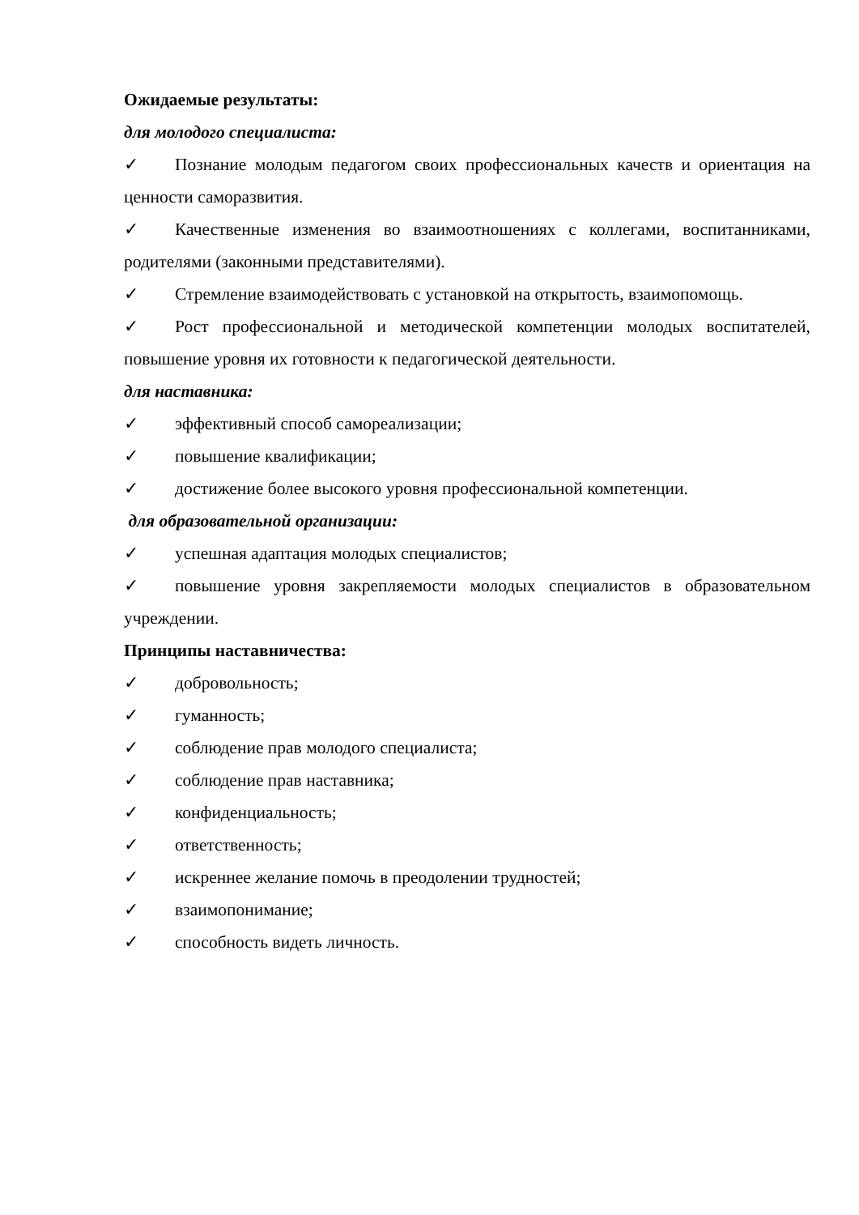Ожидаемые результаты:
для молодого специалиста:
✓ Познание молодым педагогом своих профессиональных качеств и ориентация на ценности саморазвития.
✓ Качественные изменения во взаимоотношениях с коллегами, воспитанниками, родителями (законными представителями).
✓ Стремление взаимодействовать с установкой на открытость, взаимопомощь.
✓ Рост профессиональной и методической компетенции молодых воспитателей, повышение уровня их готовности к педагогической деятельности.
для наставника:
✓ эффективный способ самореализации;
✓ повышение квалификации;
✓ достижение более высокого уровня профессиональной компетенции.
для образовательной организации:
✓ успешная адаптация молодых специалистов;
✓ повышение уровня закрепляемости молодых специалистов в образовательном учреждении.
Принципы наставничества:
✓ добровольность;
✓ гуманность;
✓ соблюдение прав молодого специалиста;
✓ соблюдение прав наставника;
✓ конфиденциальность;
✓ ответственность;
✓ искреннее желание помочь в преодолении трудностей;
✓ взаимопонимание;
✓ способность видеть личность.